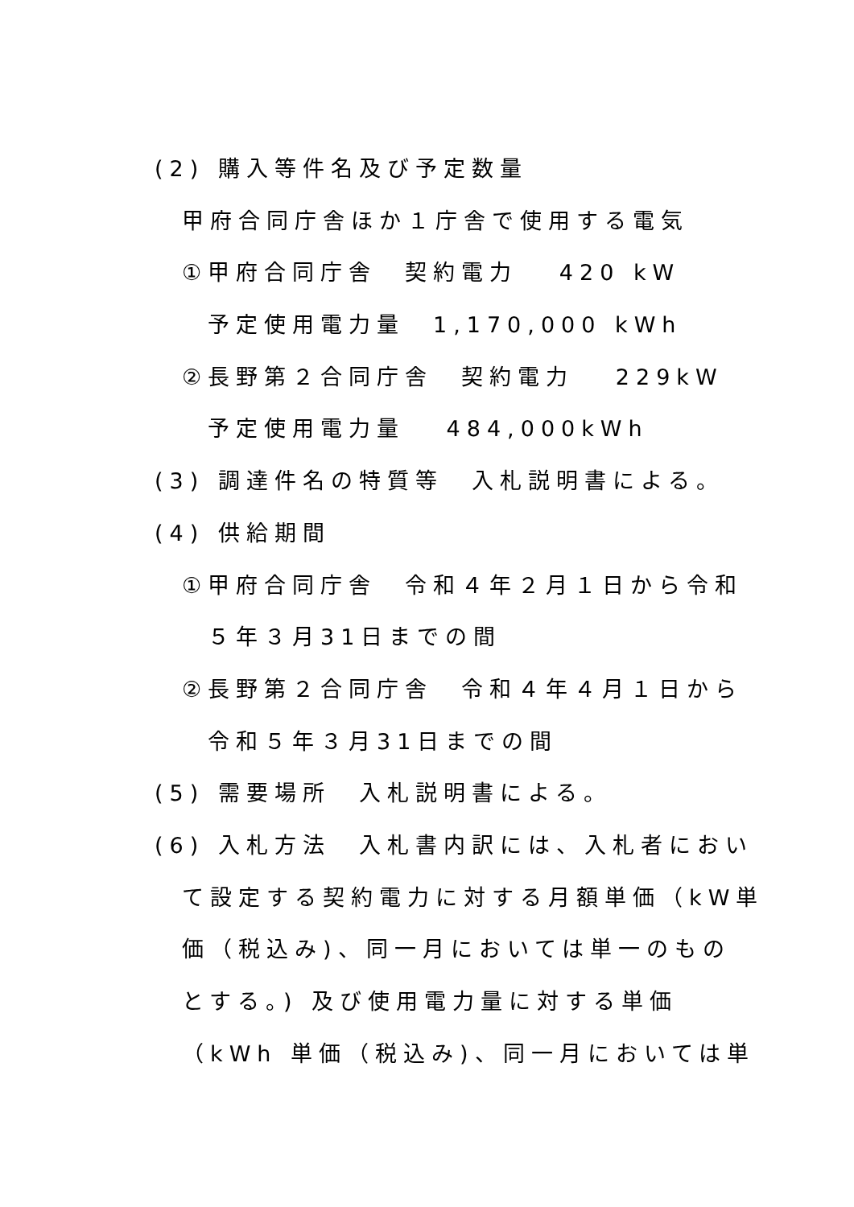(2) 購入等件名及び予定数量
甲府合同庁舎ほか１庁舎で使用する電気
①甲府合同庁舎　契約電力　 420 kW
予定使用電力量　1,170,000 kWh
②長野第２合同庁舎　契約電力　 229kW
予定使用電力量　 484,000kWh
(3) 調達件名の特質等　入札説明書による。
(4) 供給期間
①甲府合同庁舎　令和４年２月１日から令和
５年３月31日までの間
②長野第２合同庁舎　令和４年４月１日から
令和５年３月31日までの間
(5) 需要場所　入札説明書による。
(6) 入札方法　入札書内訳には、入札者におい
て設定する契約電力に対する月額単価（kW単
価（税込み)、同一月においては単一のもの
とする。) 及び使用電力量に対する単価
（kWh 単価（税込み)、同一月においては単